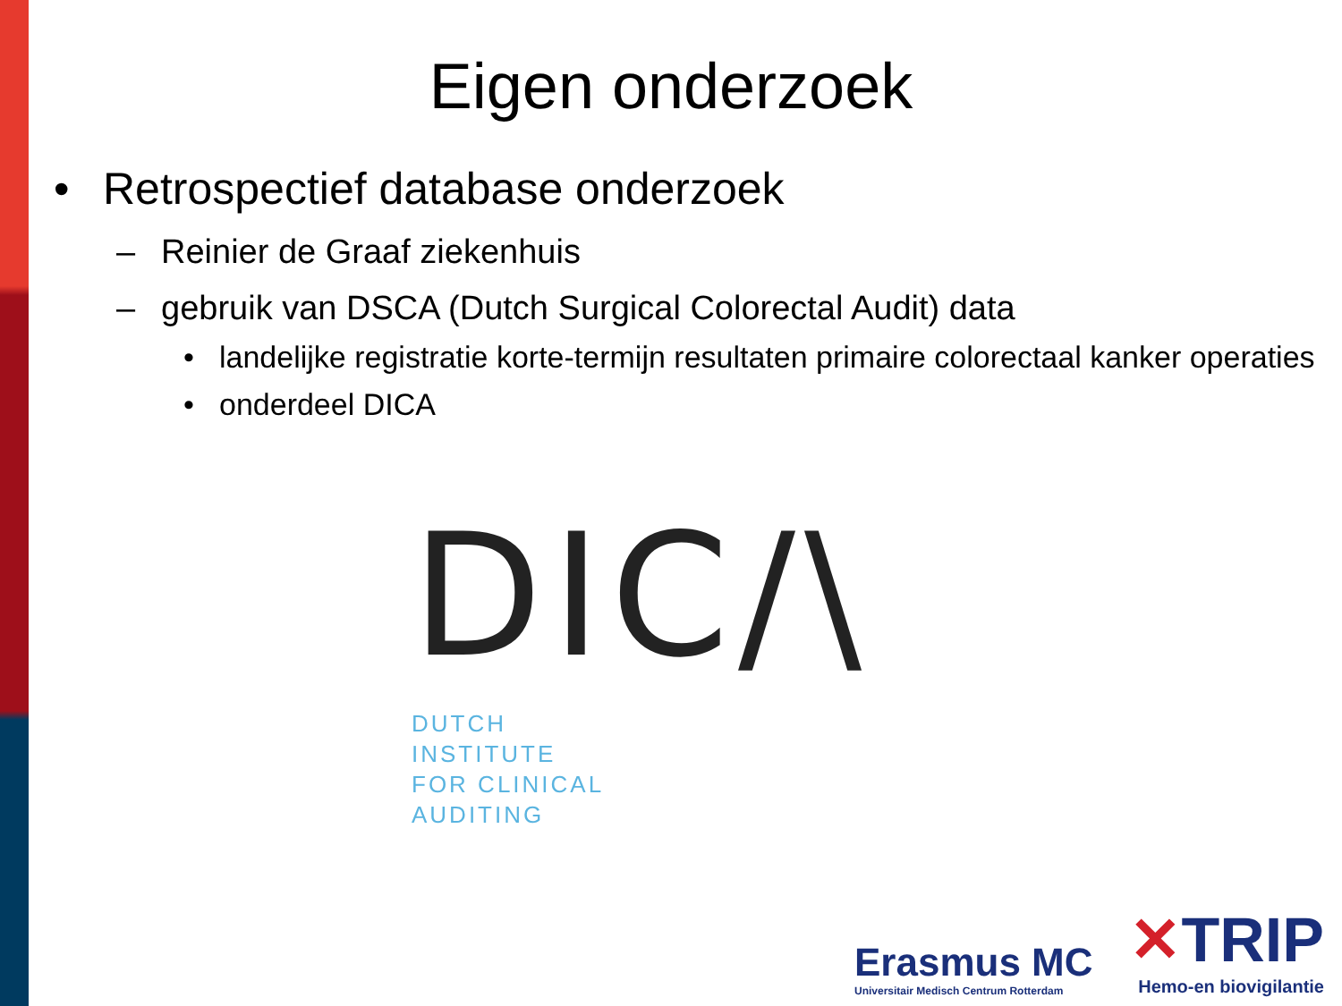Eigen onderzoek
• Retrospectief database onderzoek
– Reinier de Graaf ziekenhuis
– gebruik van DSCA (Dutch Surgical Colorectal Audit) data
• landelijke registratie korte-termijn resultaten primaire colorectaal kanker operaties
• onderdeel DICA
DIC/\
DUTCH
INSTITUTE
FOR CLINICAL
AUDITING
Erasmus MC
Universitair Medisch Centrum Rotterdam
✕TRIP
Hemo-en biovigilantie